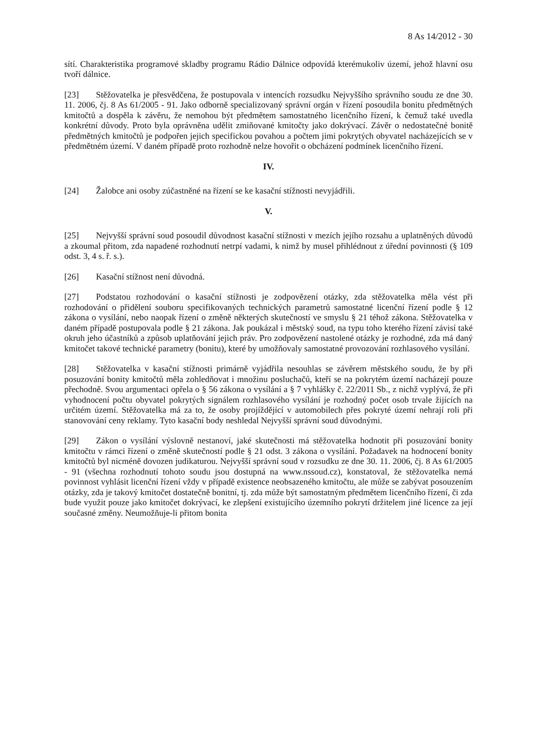8 As 14/2012 - 30
sítí. Charakteristika programové skladby programu Rádio Dálnice odpovídá kterémukoliv území, jehož hlavní osu tvoří dálnice.
[23] Stěžovatelka je přesvědčena, že postupovala v intencích rozsudku Nejvyššího správního soudu ze dne 30. 11. 2006, čj. 8 As 61/2005 - 91. Jako odborně specializovaný správní orgán v řízení posoudila bonitu předmětných kmitočtů a dospěla k závěru, že nemohou být předmětem samostatného licenčního řízení, k čemuž také uvedla konkrétní důvody. Proto byla oprávněna udělit zmiňované kmitočty jako dokrývací. Závěr o nedostatečné bonitě předmětných kmitočtů je podpořen jejich specifickou povahou a počtem jimi pokrytých obyvatel nacházejících se v předmětném území. V daném případě proto rozhodně nelze hovořit o obcházení podmínek licenčního řízení.
IV.
[24] Žalobce ani osoby zúčastněné na řízení se ke kasační stížnosti nevyjádřili.
V.
[25] Nejvyšší správní soud posoudil důvodnost kasační stížnosti v mezích jejího rozsahu a uplatněných důvodů a zkoumal přitom, zda napadené rozhodnutí netrpí vadami, k nimž by musel přihlédnout z úřední povinnosti (§ 109 odst. 3, 4 s. ř. s.).
[26] Kasační stížnost není důvodná.
[27] Podstatou rozhodování o kasační stížnosti je zodpovězení otázky, zda stěžovatelka měla vést při rozhodování o přidělení souboru specifikovaných technických parametrů samostatné licenční řízení podle § 12 zákona o vysílání, nebo naopak řízení o změně některých skutečností ve smyslu § 21 téhož zákona. Stěžovatelka v daném případě postupovala podle § 21 zákona. Jak poukázal i městský soud, na typu toho kterého řízení závisí také okruh jeho účastníků a způsob uplatňování jejich práv. Pro zodpovězení nastolené otázky je rozhodné, zda má daný kmitočet takové technické parametry (bonitu), které by umožňovaly samostatné provozování rozhlasového vysílání.
[28] Stěžovatelka v kasační stížnosti primárně vyjádřila nesouhlas se závěrem městského soudu, že by při posuzování bonity kmitočtů měla zohledňovat i množinu posluchačů, kteří se na pokrytém území nacházejí pouze přechodně. Svou argumentaci opřela o § 56 zákona o vysílání a § 7 vyhlášky č. 22/2011 Sb., z nichž vyplývá, že při vyhodnocení počtu obyvatel pokrytých signálem rozhlasového vysílání je rozhodný počet osob trvale žijících na určitém území. Stěžovatelka má za to, že osoby projíždějící v automobilech přes pokryté území nehrají roli při stanovování ceny reklamy. Tyto kasační body neshledal Nejvyšší správní soud důvodnými.
[29] Zákon o vysílání výslovně nestanoví, jaké skutečnosti má stěžovatelka hodnotit při posuzování bonity kmitočtu v rámci řízení o změně skutečností podle § 21 odst. 3 zákona o vysílání. Požadavek na hodnocení bonity kmitočtů byl nicméně dovozen judikaturou. Nejvyšší správní soud v rozsudku ze dne 30. 11. 2006, čj. 8 As 61/2005 - 91 (všechna rozhodnutí tohoto soudu jsou dostupná na www.nssoud.cz), konstatoval, že stěžovatelka nemá povinnost vyhlásit licenční řízení vždy v případě existence neobsazeného kmitočtu, ale může se zabývat posouzením otázky, zda je takový kmitočet dostatečně bonitní, tj. zda může být samostatným předmětem licenčního řízení, či zda bude využit pouze jako kmitočet dokrývací, ke zlepšení existujícího územního pokrytí držitelem jiné licence za její současné změny. Neumožňuje-li přitom bonita